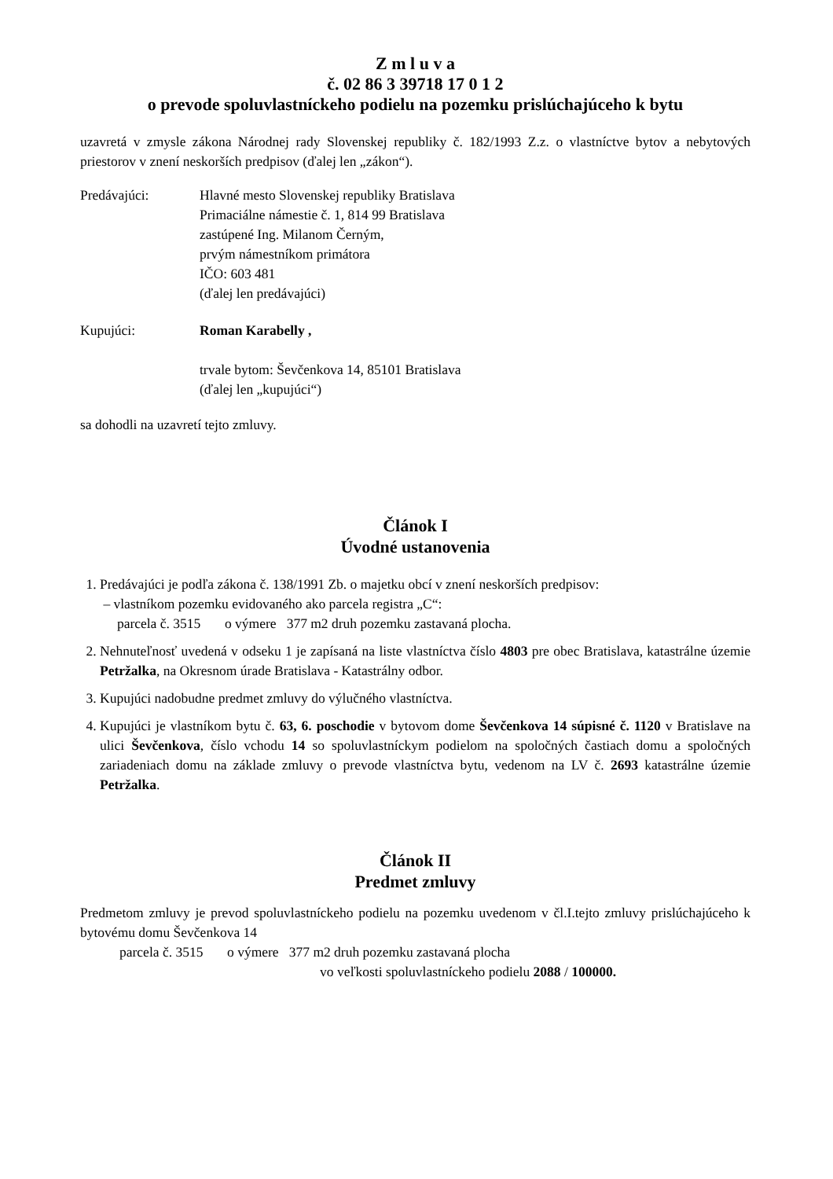Z m l u v a
č. 02 86 3 39718 17 0 1 2
o prevode spoluvlastníckeho podielu na pozemku prislúchajúceho k bytu
uzavretá v zmysle zákona Národnej rady Slovenskej republiky č. 182/1993 Z.z. o vlastníctve bytov a nebytových priestorov v znení neskorších predpisov (ďalej len „zákon“).
Predávajúci: Hlavné mesto Slovenskej republiky Bratislava
Primaciálne námestie č. 1, 814 99 Bratislava
zastúpené Ing. Milanom Černým,
prvým námestníkom primátora
IČO: 603 481
(ďalej len predávajúci)
Kupujúci: Roman Karabelly ,
trvale bytom: Ševčenkova 14, 85101 Bratislava
(ďalej len „kupujúci“)
sa dohodli na uzavretí tejto zmluvy.
Článok I
Úvodné ustanovenia
1. Predávajúci je podľa zákona č. 138/1991 Zb. o majetku obcí v znení neskorších predpisov:
– vlastníkom pozemku evidovaného ako parcela registra „C“:
parcela č. 3515 o výmere 377 m2 druh pozemku zastavaná plocha.
2. Nehnuteľnosť uvedená v odseku 1 je zapísaná na liste vlastníctva číslo 4803 pre obec Bratislava, katastrálne územie Petržalka, na Okresnom úrade Bratislava - Katastrálny odbor.
3. Kupujúci nadobudne predmet zmluvy do výlučného vlastníctva.
4. Kupujúci je vlastníkom bytu č. 63, 6. poschodie v bytovom dome Ševčenkova 14 súpisné č. 1120 v Bratislave na ulici Ševčenkova, číslo vchodu 14 so spoluvlastníckym podielom na spoločných častiach domu a spoločných zariadeniach domu na základe zmluvy o prevode vlastníctva bytu, vedenom na LV č. 2693 katastrálne územie Petržalka.
Článok II
Predmet zmluvy
Predmetom zmluvy je prevod spoluvlastníckeho podielu na pozemku uvedenom v čl.I.tejto zmluvy prislúchajúceho k bytovému domu Ševčenkova 14
parcela č. 3515 o výmere 377 m2 druh pozemku zastavaná plocha
vo veľkosti spoluvlastníckeho podielu 2088 / 100000.